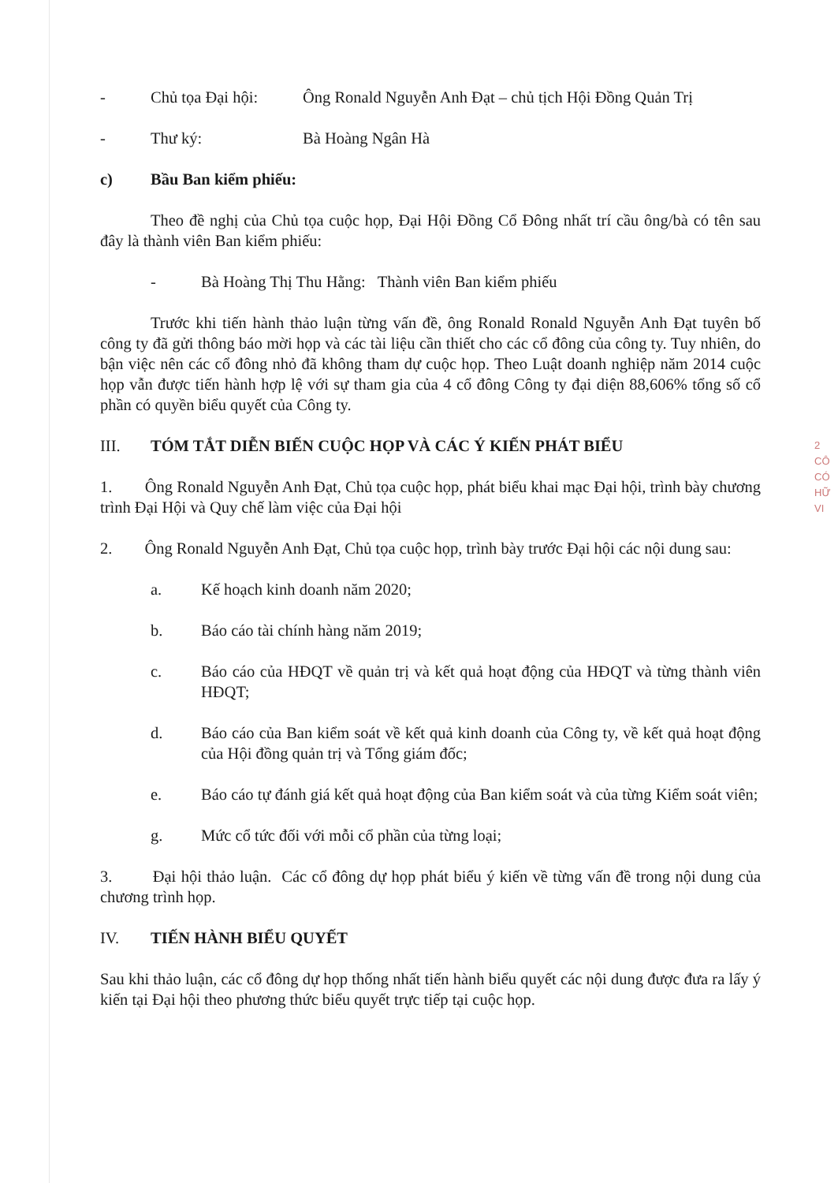- Chủ tọa Đại hội:
Ông Ronald Nguyễn Anh Đạt – chủ tịch Hội Đồng Quản Trị
- Thư ký: Bà Hoàng Ngân Hà
c) Bầu Ban kiểm phiếu:
Theo đề nghị của Chủ tọa cuộc họp, Đại Hội Đồng Cổ Đông nhất trí cầu ông/bà có tên sau đây là thành viên Ban kiểm phiếu:
- Bà Hoàng Thị Thu Hằng: Thành viên Ban kiểm phiếu
Trước khi tiến hành thảo luận từng vấn đề, ông Ronald Ronald Nguyễn Anh Đạt tuyên bố công ty đã gửi thông báo mời họp và các tài liệu cần thiết cho các cổ đông của công ty. Tuy nhiên, do bận việc nên các cổ đông nhỏ đã không tham dự cuộc họp. Theo Luật doanh nghiệp năm 2014 cuộc họp vẫn được tiến hành hợp lệ với sự tham gia của 4 cổ đông Công ty đại diện 88,606% tổng số cổ phần có quyền biểu quyết của Công ty.
III. TÓM TẮT DIỄN BIẾN CUỘC HỌP VÀ CÁC Ý KIẾN PHÁT BIỂU
1. Ông Ronald Nguyễn Anh Đạt, Chủ tọa cuộc họp, phát biểu khai mạc Đại hội, trình bày chương trình Đại Hội và Quy chế làm việc của Đại hội
2. Ông Ronald Nguyễn Anh Đạt, Chủ tọa cuộc họp, trình bày trước Đại hội các nội dung sau:
a. Kế hoạch kinh doanh năm 2020;
b. Báo cáo tài chính hàng năm 2019;
c. Báo cáo của HĐQT về quản trị và kết quả hoạt động của HĐQT và từng thành viên HĐQT;
d. Báo cáo của Ban kiểm soát về kết quả kinh doanh của Công ty, về kết quả hoạt động của Hội đồng quản trị và Tổng giám đốc;
e. Báo cáo tự đánh giá kết quả hoạt động của Ban kiểm soát và của từng Kiểm soát viên;
g. Mức cổ tức đối với mỗi cổ phần của từng loại;
3. Đại hội thảo luận. Các cổ đông dự họp phát biểu ý kiến về từng vấn đề trong nội dung của chương trình họp.
IV. TIẾN HÀNH BIỂU QUYẾT
Sau khi thảo luận, các cổ đông dự họp thống nhất tiến hành biểu quyết các nội dung được đưa ra lấy ý kiến tại Đại hội theo phương thức biểu quyết trực tiếp tại cuộc họp.
2
CÔ
CÓ
HỮ
VI